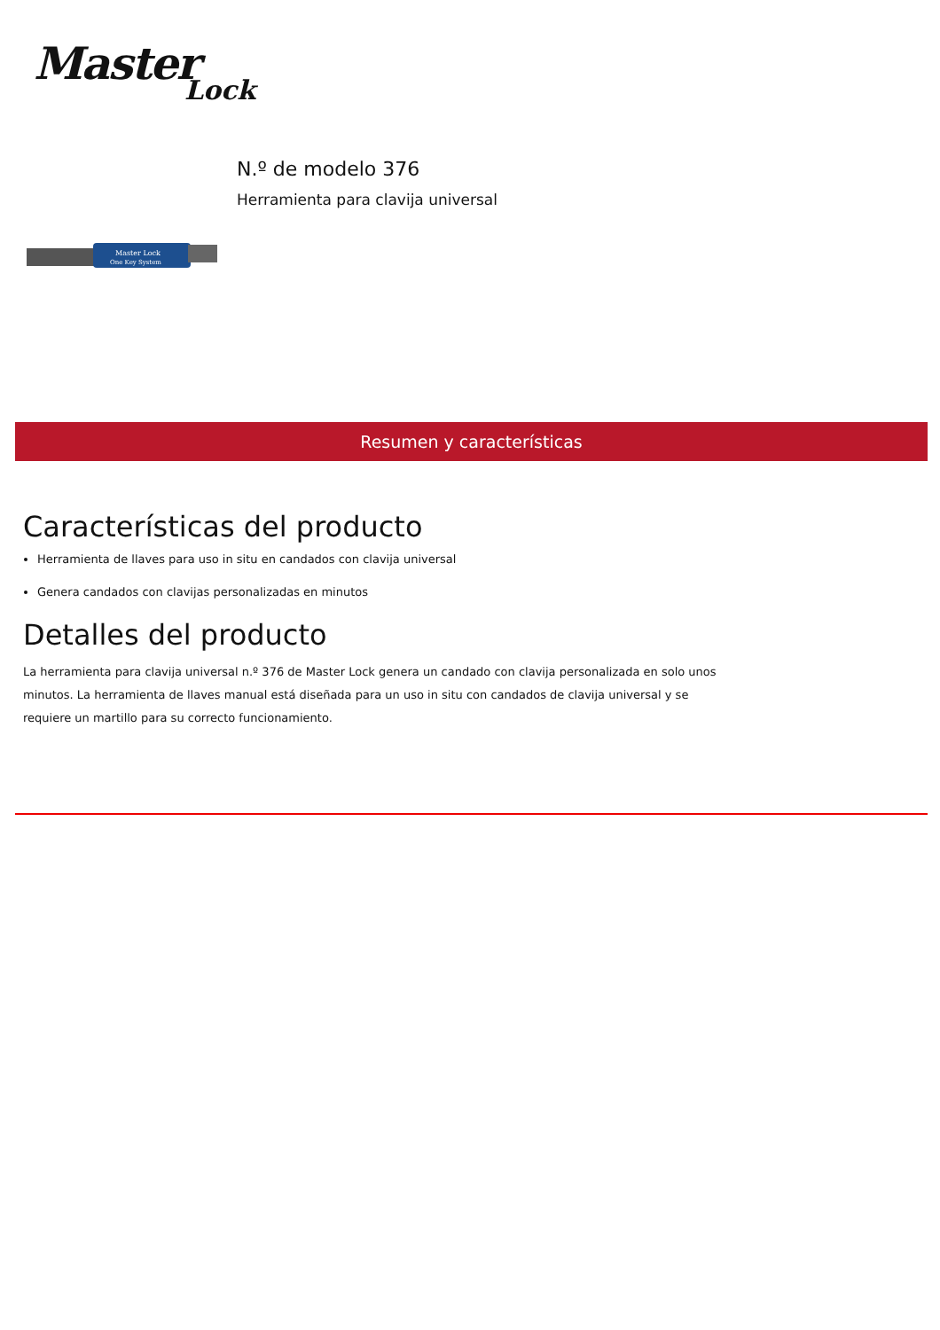Master
Lock
Master Lock
One Key System
N.º de modelo 376
Herramienta para clavija universal
Resumen y características
Características del producto
Herramienta de llaves para uso in situ en candados con clavija universal
Genera candados con clavijas personalizadas en minutos
Detalles del producto
La herramienta para clavija universal n.º 376 de Master Lock genera un candado con clavija personalizada en solo unos minutos. La herramienta de llaves manual está diseñada para un uso in situ con candados de clavija universal y se requiere un martillo para su correcto funcionamiento.